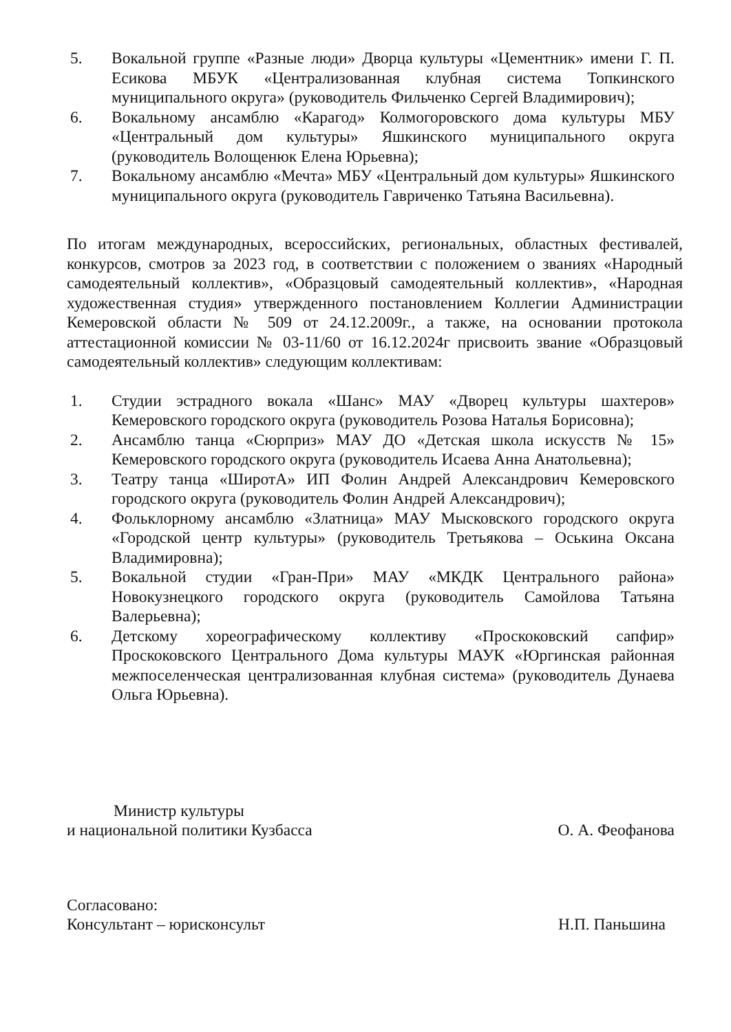5. Вокальной группе «Разные люди» Дворца культуры «Цементник» имени Г. П. Есикова МБУК «Централизованная клубная система Топкинского муниципального округа» (руководитель Фильченко Сергей Владимирович);
6. Вокальному ансамблю «Карагод» Колмогоровского дома культуры МБУ «Центральный дом культуры» Яшкинского муниципального округа (руководитель Волощенюк Елена Юрьевна);
7. Вокальному ансамблю «Мечта» МБУ «Центральный дом культуры» Яшкинского муниципального округа (руководитель Гавриченко Татьяна Васильевна).
По итогам международных, всероссийских, региональных, областных фестивалей, конкурсов, смотров за 2023 год, в соответствии с положением о званиях «Народный самодеятельный коллектив», «Образцовый самодеятельный коллектив», «Народная художественная студия» утвержденного постановлением Коллегии Администрации Кемеровской области № 509 от 24.12.2009г., а также, на основании протокола аттестационной комиссии № 03-11/60 от 16.12.2024г присвоить звание «Образцовый самодеятельный коллектив» следующим коллективам:
1. Студии эстрадного вокала «Шанс» МАУ «Дворец культуры шахтеров» Кемеровского городского округа (руководитель Розова Наталья Борисовна);
2. Ансамблю танца «Сюрприз» МАУ ДО «Детская школа искусств № 15» Кемеровского городского округа (руководитель Исаева Анна Анатольевна);
3. Театру танца «ШиротА» ИП Фолин Андрей Александрович Кемеровского городского округа (руководитель Фолин Андрей Александрович);
4. Фольклорному ансамблю «Златница» МАУ Мысковского городского округа «Городской центр культуры» (руководитель Третьякова – Оськина Оксана Владимировна);
5. Вокальной студии «Гран-При» МАУ «МКДК Центрального района» Новокузнецкого городского округа (руководитель Самойлова Татьяна Валерьевна);
6. Детскому хореографическому коллективу «Проскоковский сапфир» Проскоковского Центрального Дома культуры МАУК «Юргинская районная межпоселенческая централизованная клубная система» (руководитель Дунаева Ольга Юрьевна).
Министр культуры
и национальной политики Кузбасса
О. А. Феофанова
Согласовано:
Консультант – юрисконсульт
Н.П. Паньшина